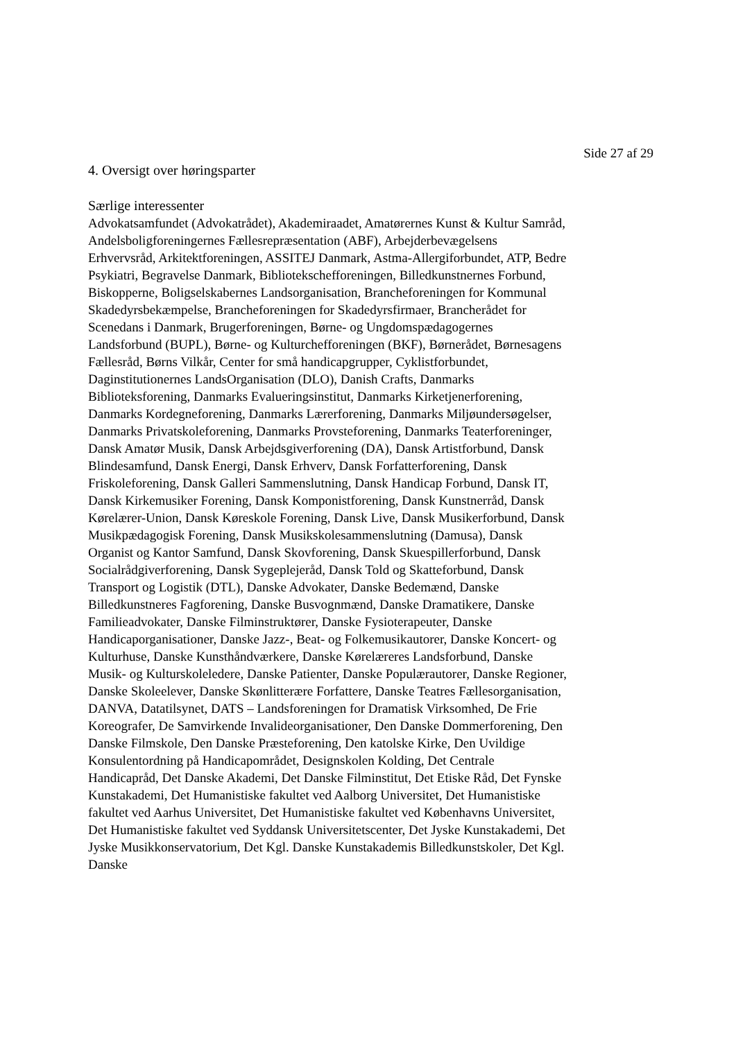Side 27 af 29
4. Oversigt over høringsparter
Særlige interessenter
Advokatsamfundet (Advokatrådet), Akademiraadet, Amatørernes Kunst & Kultur Samråd, Andelsboligforeningernes Fællesrepræsentation (ABF), Arbejderbevægelsens Erhvervsråd, Arkitektforeningen, ASSITEJ Danmark, Astma-Allergiforbundet, ATP, Bedre Psykiatri, Begravelse Danmark, Bibliotekschefforeningen, Billedkunstnernes Forbund, Biskopperne, Boligselskabernes Landsorganisation, Brancheforeningen for Kommunal Skadedyrsbekæmpelse, Brancheforeningen for Skadedyrsfirmaer, Brancherådet for Scenedans i Danmark, Brugerforeningen, Børne- og Ungdomspædagogernes Landsforbund (BUPL), Børne- og Kulturchefforeningen (BKF), Børnerådet, Børnesagens Fællesråd, Børns Vilkår, Center for små handicapgrupper, Cyklistforbundet, Daginstitutionernes LandsOrganisation (DLO), Danish Crafts, Danmarks Biblioteksforening, Danmarks Evalueringsinstitut, Danmarks Kirketjenerforening, Danmarks Kordegneforening, Danmarks Lærerforening, Danmarks Miljøundersøgelser, Danmarks Privatskoleforening, Danmarks Provsteforening, Danmarks Teaterforeninger, Dansk Amatør Musik, Dansk Arbejdsgiverforening (DA), Dansk Artistforbund, Dansk Blindesamfund, Dansk Energi, Dansk Erhverv, Dansk Forfatterforening, Dansk Friskoleforening, Dansk Galleri Sammenslutning, Dansk Handicap Forbund, Dansk IT, Dansk Kirkemusiker Forening, Dansk Komponistforening, Dansk Kunstnerråd, Dansk Kørelærer-Union, Dansk Køreskole Forening, Dansk Live, Dansk Musikerforbund, Dansk Musikpædagogisk Forening, Dansk Musikskolesammenslutning (Damusa), Dansk Organist og Kantor Samfund, Dansk Skovforening, Dansk Skuespillerforbund, Dansk Socialrådgiverforening, Dansk Sygeplejeråd, Dansk Told og Skatteforbund, Dansk Transport og Logistik (DTL), Danske Advokater, Danske Bedemænd, Danske Billedkunstneres Fagforening, Danske Busvognmænd, Danske Dramatikere, Danske Familieadvokater, Danske Filminstruktører, Danske Fysioterapeuter, Danske Handicaporganisationer, Danske Jazz-, Beat- og Folkemusikautorer, Danske Koncert- og Kulturhuse, Danske Kunsthåndværkere, Danske Kørelæreres Landsforbund, Danske Musik- og Kulturskoleledere, Danske Patienter, Danske Populærautorer, Danske Regioner, Danske Skoleelever, Danske Skønlitterære Forfattere, Danske Teatres Fællesorganisation, DANVA, Datatilsynet, DATS – Landsforeningen for Dramatisk Virksomhed, De Frie Koreografer, De Samvirkende Invalideorganisationer, Den Danske Dommerforening, Den Danske Filmskole, Den Danske Præsteforening, Den katolske Kirke, Den Uvildige Konsulentordning på Handicapområdet, Designskolen Kolding, Det Centrale Handicapråd, Det Danske Akademi, Det Danske Filminstitut, Det Etiske Råd, Det Fynske Kunstakademi, Det Humanistiske fakultet ved Aalborg Universitet, Det Humanistiske fakultet ved Aarhus Universitet, Det Humanistiske fakultet ved Københavns Universitet, Det Humanistiske fakultet ved Syddansk Universitetscenter, Det Jyske Kunstakademi, Det Jyske Musikkonservatorium, Det Kgl. Danske Kunstakademis Billedkunstskoler, Det Kgl. Danske